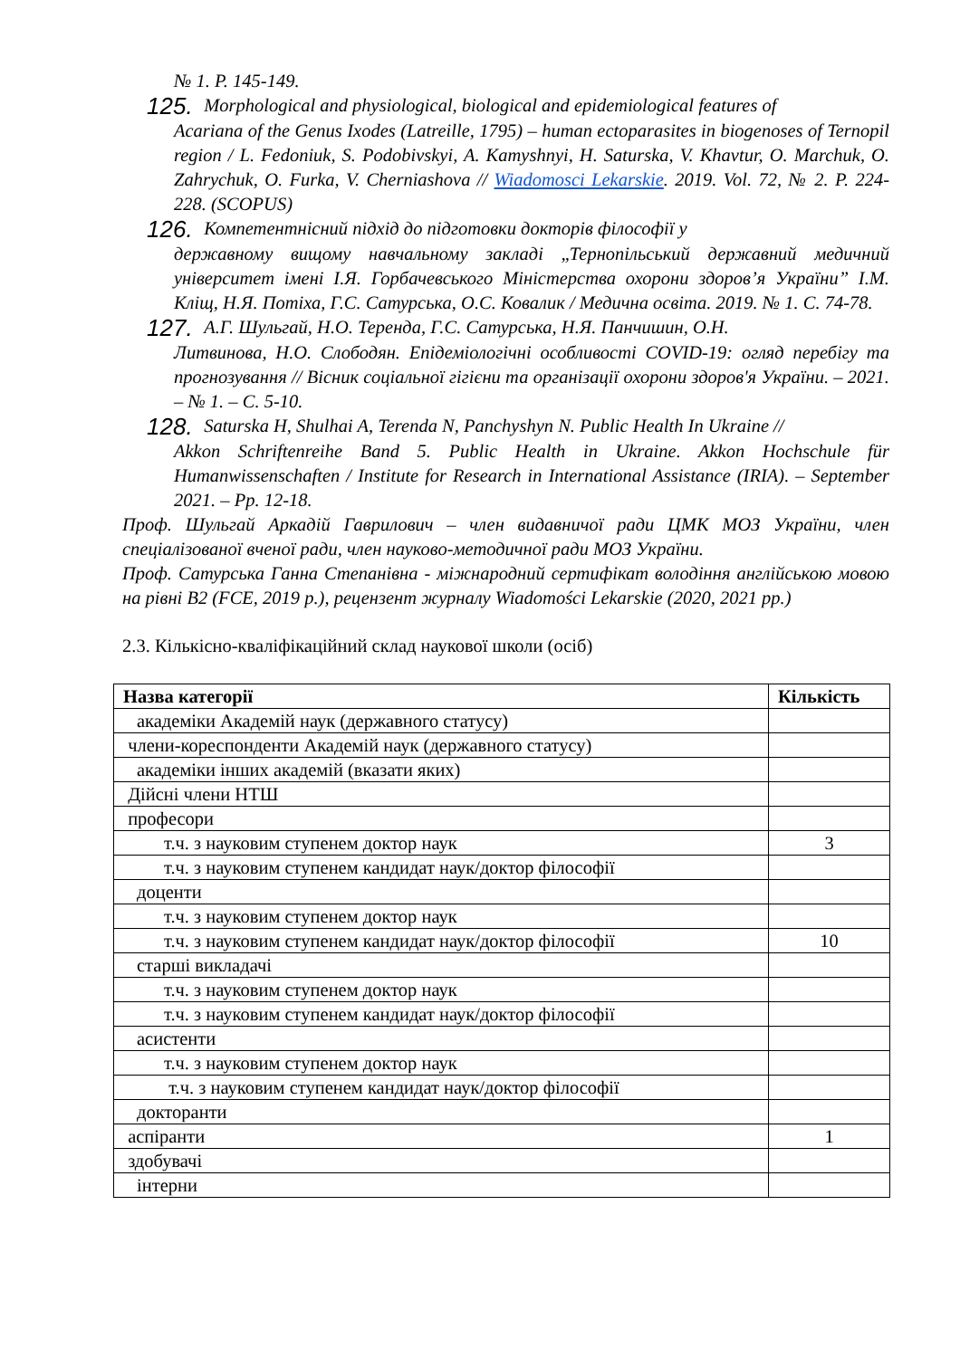№ 1. P. 145-149.
125.
Morphological and physiological, biological and epidemiological features of
Acariana of the Genus Ixodes (Latreille, 1795) – human ectoparasites in biogenoses of Ternopil region / L. Fedoniuk, S. Podobivskyi, A. Kamyshnyi, H. Saturska, V. Khavtur, O. Marchuk, O. Zahrychuk, O. Furka, V. Cherniashova // Wiadomosci Lekarskie. 2019. Vol. 72, № 2. P. 224-228. (SCOPUS)
126.
Компетентнісний підхід до підготовки докторів філософії у
державному вищому навчальному закладі „Тернопільський державний медичний університет імені І.Я. Горбачевського Міністерства охорони здоров’я України” І.М. Кліщ, Н.Я. Потіха, Г.С. Сатурська, О.С. Ковалик / Медична освіта. 2019. № 1. С. 74-78.
127.
А.Г. Шульгай, Н.О. Теренда, Г.С. Сатурська, Н.Я. Панчишин, О.Н.
Литвинова, Н.О. Слободян. Епідеміологічні особливості COVID-19: огляд перебігу та прогнозування // Вісник соціальної гігієни та організації охорони здоров'я України. – 2021. – № 1. – С. 5-10.
128.
Saturska H, Shulhai A, Terenda N, Panchyshyn N. Public Health In Ukraine //
Akkon Schriftenreihe Band 5. Public Health in Ukraine. Akkon Hochschule für Humanwissenschaften / Institute for Research in International Assistance (IRIA). – September 2021. – Pp. 12-18.
Проф. Шульгай Аркадій Гаврилович – член видавничої ради ЦМК МОЗ України, член спеціалізованої вченої ради, член науково-методичної ради МОЗ України.
Проф. Сатурська Ганна Степанівна - міжнародний сертифікат володіння англійською мовою на рівні В2 (FCE, 2019 р.), рецензент журналу Wiadomości Lekarskie (2020, 2021 рр.)
2.3. Кількісно-кваліфікаційний склад наукової школи (осіб)
| Назва категорії | Кількість |
| --- | --- |
| академіки Академій наук (державного статусу) | |
| члени-кореспонденти Академій наук (державного статусу) | |
| академіки інших академій (вказати яких) | |
| Дійсні члени НТШ | |
| професори | |
| т.ч. з науковим ступенем доктор наук | 3 |
| т.ч. з науковим ступенем кандидат наук/доктор філософії | |
| доценти | |
| т.ч. з науковим ступенем доктор наук | |
| т.ч. з науковим ступенем кандидат наук/доктор філософії | 10 |
| старші викладачі | |
| т.ч. з науковим ступенем доктор наук | |
| т.ч. з науковим ступенем кандидат наук/доктор філософії | |
| асистенти | |
| т.ч. з науковим ступенем доктор наук | |
| т.ч. з науковим ступенем кандидат наук/доктор філософії | |
| докторанти | |
| аспіранти | 1 |
| здобувачі | |
| інтерни | |